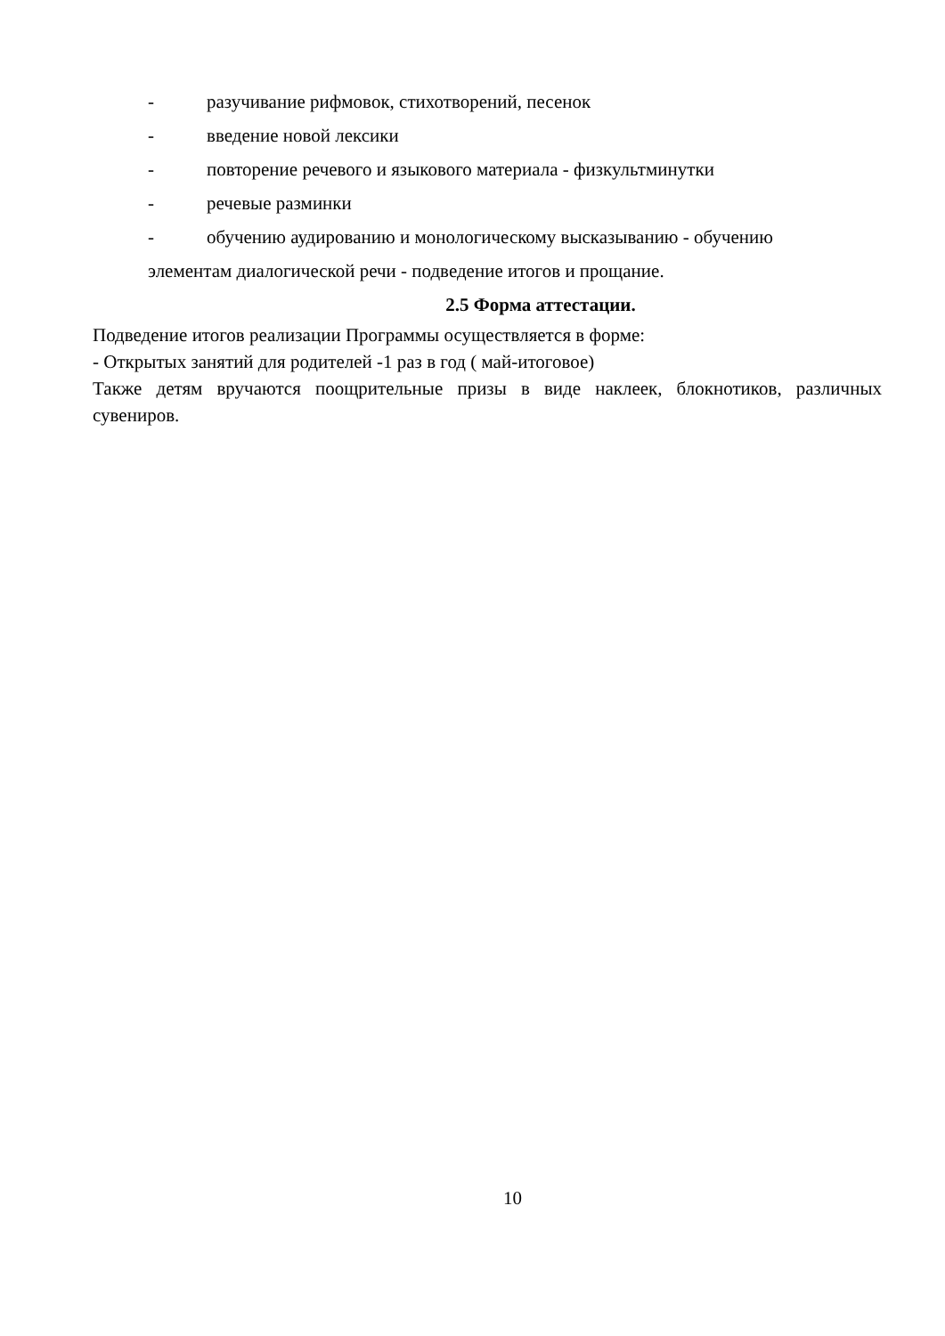- разучивание рифмовок, стихотворений, песенок
- введение новой лексики
- повторение речевого и языкового материала - физкультминутки
- речевые разминки
- обучению аудированию и монологическому высказыванию - обучению
элементам диалогической речи - подведение итогов и прощание.
2.5 Форма аттестации.
Подведение итогов реализации Программы осуществляется в форме:
- Открытых занятий для родителей -1 раз в год ( май-итоговое)
Также детям вручаются поощрительные призы в виде наклеек, блокнотиков, различных сувениров.
10